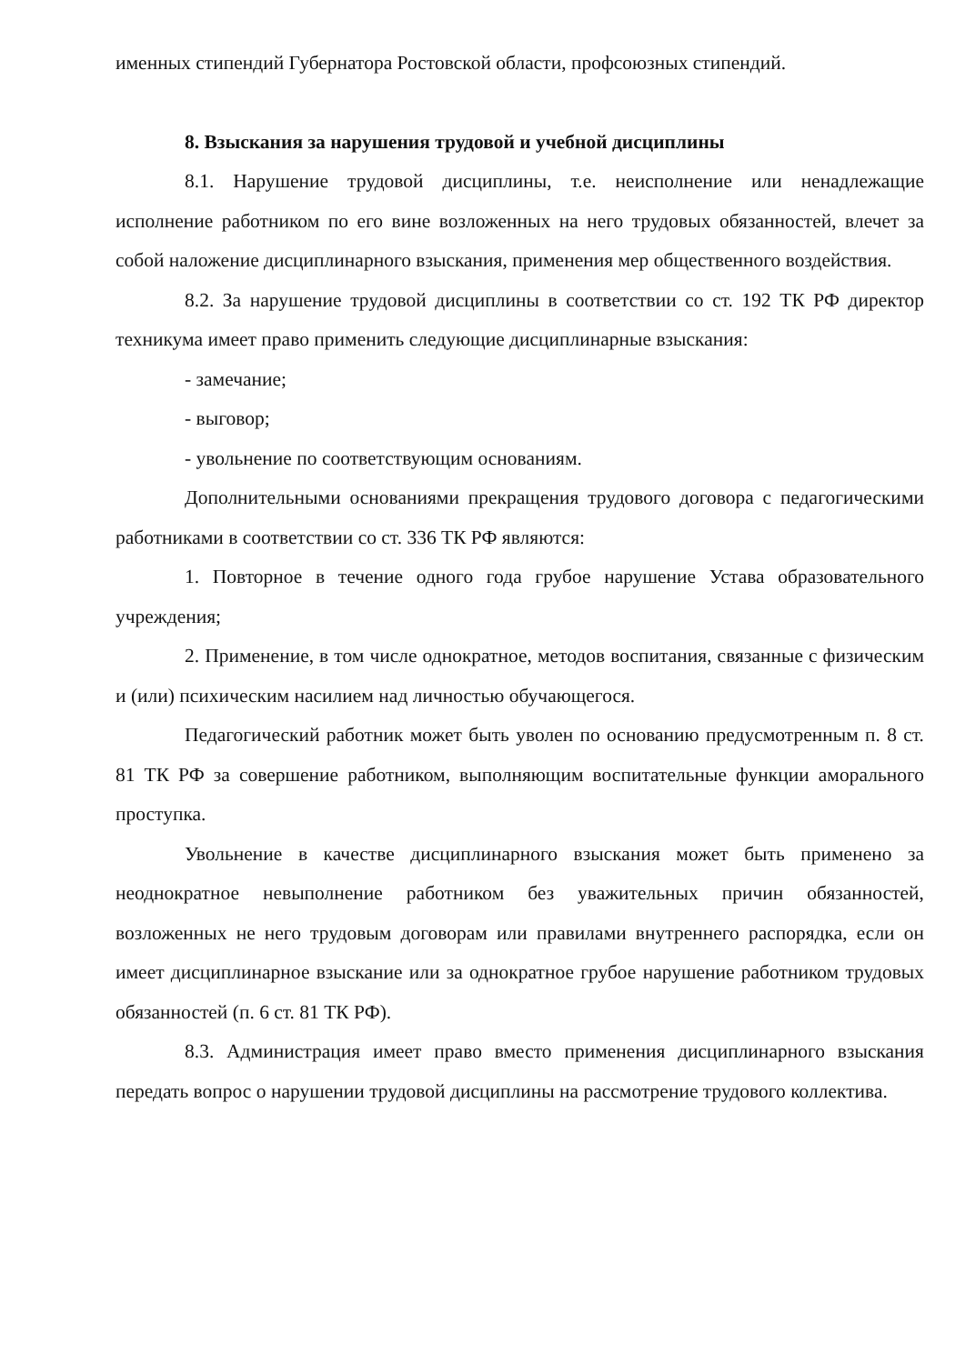именных стипендий Губернатора Ростовской области, профсоюзных стипендий.
8. Взыскания за нарушения трудовой и учебной дисциплины
8.1. Нарушение трудовой дисциплины, т.е. неисполнение или ненадлежащие исполнение работником по его вине возложенных на него трудовых обязанностей, влечет за собой наложение дисциплинарного взыскания, применения мер общественного воздействия.
8.2. За нарушение трудовой дисциплины в соответствии со ст. 192 ТК РФ директор техникума имеет право применить следующие дисциплинарные взыскания:
- замечание;
- выговор;
- увольнение по соответствующим основаниям.
Дополнительными основаниями прекращения трудового договора с педагогическими работниками в соответствии со ст. 336 ТК РФ являются:
1. Повторное в течение одного года грубое нарушение Устава образовательного учреждения;
2. Применение, в том числе однократное, методов воспитания, связанные с физическим и (или) психическим насилием над личностью обучающегося.
Педагогический работник может быть уволен по основанию предусмотренным п. 8 ст. 81 ТК РФ за совершение работником, выполняющим воспитательные функции аморального проступка.
Увольнение в качестве дисциплинарного взыскания может быть применено за неоднократное невыполнение работником без уважительных причин обязанностей, возложенных не него трудовым договорам или правилами внутреннего распорядка, если он имеет дисциплинарное взыскание или за однократное грубое нарушение работником трудовых обязанностей (п. 6 ст. 81 ТК РФ).
8.3. Администрация имеет право вместо применения дисциплинарного взыскания передать вопрос о нарушении трудовой дисциплины на рассмотрение трудового коллектива.